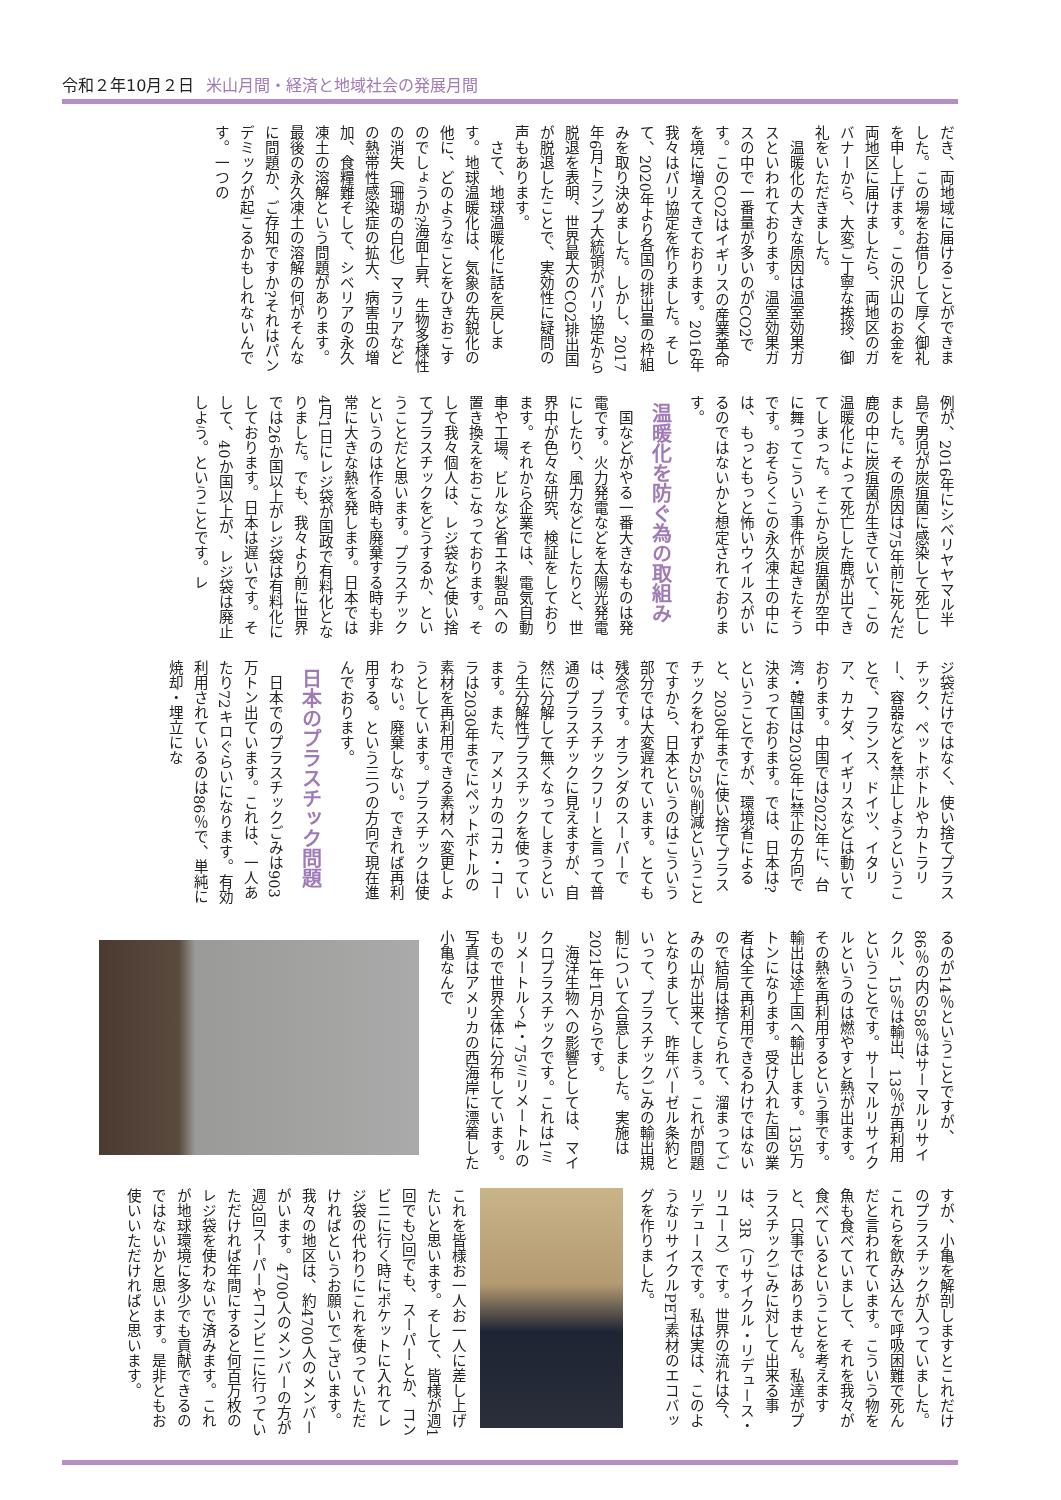令和２年10月２日 米山月間・経済と地域社会の発展月間
だき、両地域に届けることができました。この場をお借りして厚く御礼を申し上げます。この沢山のお金を両地区に届けましたら、両地区のガバナーから、大変ご丁寧な挨拶、御礼をいただきました。
　温暖化の大きな原因は温室効果ガスといわれております。温室効果ガスの中で一番量が多いのがCO2です。このCO2はイギリスの産業革命を境に増えてきております。2016年我々はパリ協定を作りました。そして、2020年より各国の排出量の枠組みを取り決めました。しかし、2017年6月トランプ大統領がパリ協定から脱退を表明、世界最大のCO2排出国が脱退したことで、実効性に疑問の声もあります。
　さて、地球温暖化に話を戻します。地球温暖化は、気象の先鋭化の他に、どのようなことをひきおこすのでしょうか?海面上昇、生物多様性の消失（珊瑚の白化）マラリアなどの熱帯性感染症の拡大、病害虫の増加、食糧難そして、シベリアの永久凍土の溶解という問題があります。最後の永久凍土の溶解の何がそんなに問題か、ご存知ですか?それはパンデミックが起こるかもしれないんです。一つの
例が、2016年にシベリヤヤマル半島で男児が炭疽菌に感染して死亡しました。その原因は75年前に死んだ鹿の中に炭疽菌が生きていて、この温暖化によって死亡した鹿が出てきてしまった。そこから炭疽菌が空中に舞ってこういう事件が起きたそうです。おそらくこの永久凍土の中には、もっともっと怖いウイルスがいるのではないかと想定されております。
温暖化を防ぐ為の取組み
　国などがやる一番大きなものは発電です。火力発電などを太陽光発電にしたり、風力などにしたりと、世界中が色々な研究、検証をしております。それから企業では、電気自動車や工場、ビルなど省エネ製品への置き換えをおこなっております。そして我々個人は、レジ袋など使い捨てプラスチックをどうするか、ということだと思います。プラスチックというのは作る時も廃棄する時も非常に大きな熱を発します。日本では4月1日にレジ袋が国政で有料化となりました。でも、我々より前に世界では26か国以上がレジ袋は有料化にしております。日本は遅いです。そして、40か国以上が、レジ袋は廃止しよう。ということです。レ
ジ袋だけではなく、使い捨てプラスチック、ペットボトルやカトラリー、容器などを禁止しようということで、フランス、ドイツ、イタリア、カナダ、イギリスなどは動いております。中国では2022年に、台湾・韓国は2030年に禁止の方向で決まっております。では、日本は?ということですが、環境省によると、2030年までに使い捨てプラスチックをわずか25％削減ということですから、日本というのはこういう部分では大変遅れています。とても残念です。オランダのスーパーでは、プラスチックフリーと言って普通のプラスチックに見えますが、自然に分解して無くなってしまうという生分解性プラスチックを使っています。また、アメリカのコカ・コーラは2030年までにペットボトルの素材を再利用できる素材へ変更しようとしています。プラスチックは使わない。廃棄しない。できれば再利用する。という三つの方向で現在進んでおります。
日本のプラスチック問題
　日本でのプラスチックごみは903万トン出ています。これは、一人あたり72キロぐらいになります。有効利用されているのは86％で、単純に焼却・埋立にな
るのが14％ということですが、86％の内の58％はサーマルリサイクル、15％は輸出、13％が再利用ということです。サーマルリサイクルというのは燃やすと熱が出ます。その熱を再利用するという事です。輸出は途上国へ輸出します。135万トンになります。受け入れた国の業者は全て再利用できるわけではないので結局は捨てられて、溜まってごみの山が出来てしまう。これが問題となりまして、昨年バーゼル条約といって、プラスチックごみの輸出規制について合意しました。実施は2021年1月からです。
　海洋生物への影響としては、マイクロプラスチックです。これは1ミリメートル〜4・75ミリメートルのもので世界全体に分布しています。 写真はアメリカの西海岸に漂着した小亀なんで
すが、小亀を解剖しますとこれだけのプラスチックが入っていました。これらを飲み込んで呼吸困難で死んだと言われています。こういう物を魚も食べていまして、それを我々が食べているということを考えますと、只事ではありません。私達がプラスチックごみに対して出来る事は、3R（リサイクル・リデュース・リユース）です。世界の流れは今、リデュースです。私は実は、このようなリサイクルPET素材のエコバッグを作りました。
これを皆様お一人お一人に差し上げたいと思います。そして、皆様が週1回でも2回でも、スーパーとか、コンビニに行く時にポケットに入れてレジ袋の代わりにこれを使っていただければというお願いでございます。我々の地区は、約4700人のメンバーがいます。4700人のメンバーの方が週3回スーパーやコンビニに行っていただければ年間にすると何百万枚のレジ袋を使わないで済みます。これが地球環境に多少でも貢献できるのではないかと思います。是非ともお使いいただければと思います。